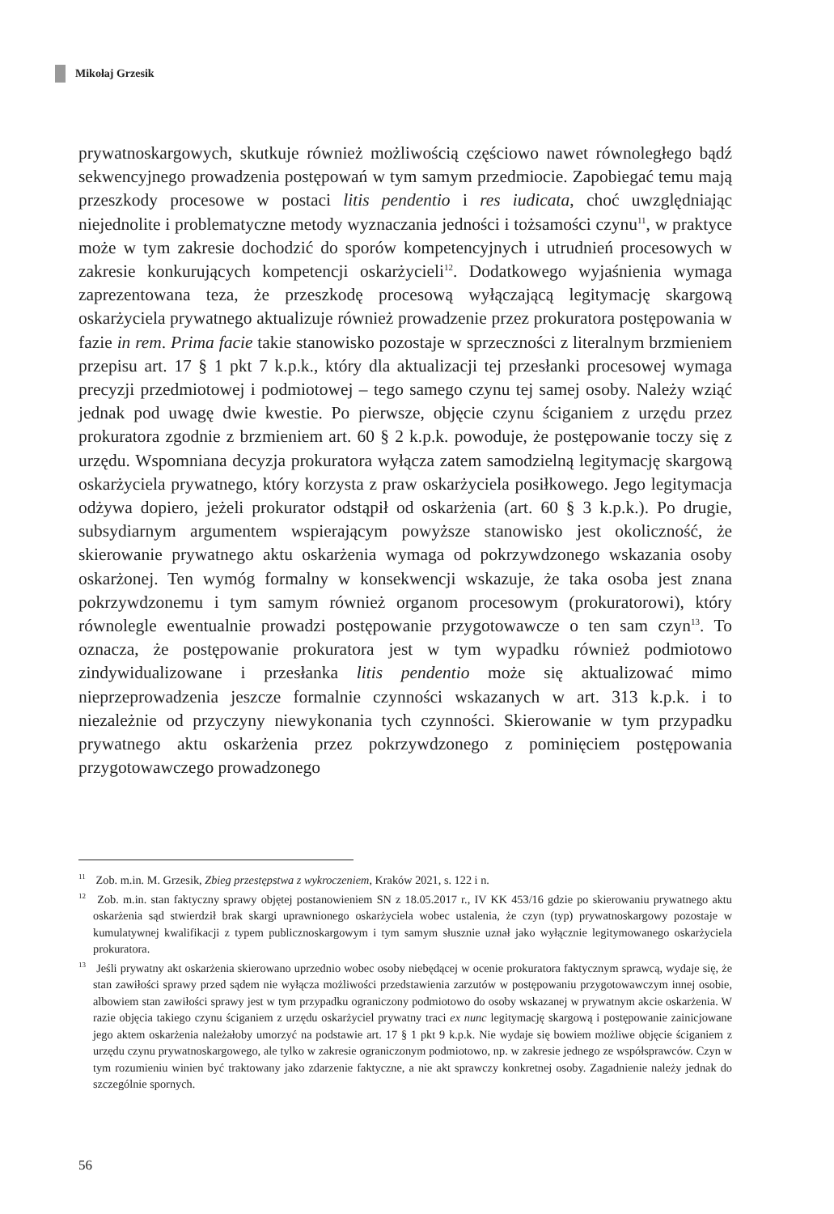Mikołaj Grzesik
prywatnoskargowych, skutkuje również możliwością częściowo nawet równoległego bądź sekwencyjnego prowadzenia postępowań w tym samym przedmiocie. Zapobiegać temu mają przeszkody procesowe w postaci litis pendentio i res iudicata, choć uwzględniając niejednolite i problematyczne metody wyznaczania jedności i tożsamości czynu<sup>11</sup>, w praktyce może w tym zakresie dochodzić do sporów kompetencyjnych i utrudnień procesowych w zakresie konkurujących kompetencji oskarżycieli<sup>12</sup>. Dodatkowego wyjaśnienia wymaga zaprezentowana teza, że przeszkodę procesową wyłączającą legitymację skargową oskarżyciela prywatnego aktualizuje również prowadzenie przez prokuratora postępowania w fazie in rem. Prima facie takie stanowisko pozostaje w sprzeczności z literalnym brzmieniem przepisu art. 17 § 1 pkt 7 k.p.k., który dla aktualizacji tej przesłanki procesowej wymaga precyzji przedmiotowej i podmiotowej – tego samego czynu tej samej osoby. Należy wziąć jednak pod uwagę dwie kwestie. Po pierwsze, objęcie czynu ściganiem z urzędu przez prokuratora zgodnie z brzmieniem art. 60 § 2 k.p.k. powoduje, że postępowanie toczy się z urzędu. Wspomniana decyzja prokuratora wyłącza zatem samodzielną legitymację skargową oskarżyciela prywatnego, który korzysta z praw oskarżyciela posiłkowego. Jego legitymacja odżywa dopiero, jeżeli prokurator odstąpił od oskarżenia (art. 60 § 3 k.p.k.). Po drugie, subsydiarnym argumentem wspierającym powyższe stanowisko jest okoliczność, że skierowanie prywatnego aktu oskarżenia wymaga od pokrzywdzonego wskazania osoby oskarżonej. Ten wymóg formalny w konsekwencji wskazuje, że taka osoba jest znana pokrzywdzonemu i tym samym również organom procesowym (prokuratorowi), który równolegle ewentualnie prowadzi postępowanie przygotowawcze o ten sam czyn<sup>13</sup>. To oznacza, że postępowanie prokuratora jest w tym wypadku również podmiotowo zindywidualizowane i przesłanka litis pendentio może się aktualizować mimo nieprzeprowadzenia jeszcze formalnie czynności wskazanych w art. 313 k.p.k. i to niezależnie od przyczyny niewykonania tych czynności. Skierowanie w tym przypadku prywatnego aktu oskarżenia przez pokrzywdzonego z pominięciem postępowania przygotowawczego prowadzonego
<sup>11</sup> Zob. m.in. M. Grzesik, Zbieg przestępstwa z wykroczeniem, Kraków 2021, s. 122 i n.
<sup>12</sup> Zob. m.in. stan faktyczny sprawy objętej postanowieniem SN z 18.05.2017 r., IV KK 453/16 gdzie po skierowaniu prywatnego aktu oskarżenia sąd stwierdził brak skargi uprawnionego oskarżyciela wobec ustalenia, że czyn (typ) prywatnoskargowy pozostaje w kumulatywnej kwalifikacji z typem publicznoskargowym i tym samym słusznie uznał jako wyłącznie legitymowanego oskarżyciela prokuratora.
<sup>13</sup> Jeśli prywatny akt oskarżenia skierowano uprzednio wobec osoby niebędącej w ocenie prokuratora faktycznym sprawcą, wydaje się, że stan zawiłości sprawy przed sądem nie wyłącza możliwości przedstawienia zarzutów w postępowaniu przygotowawczym innej osobie, albowiem stan zawiłości sprawy jest w tym przypadku ograniczony podmiotowo do osoby wskazanej w prywatnym akcie oskarżenia. W razie objęcia takiego czynu ściganiem z urzędu oskarżyciel prywatny traci ex nunc legitymację skargową i postępowanie zainicjowane jego aktem oskarżenia należałoby umorzyć na podstawie art. 17 § 1 pkt 9 k.p.k. Nie wydaje się bowiem możliwe objęcie ściganiem z urzędu czynu prywatnoskargowego, ale tylko w zakresie ograniczonym podmiotowo, np. w zakresie jednego ze współsprawców. Czyn w tym rozumieniu winien być traktowany jako zdarzenie faktyczne, a nie akt sprawczy konkretnej osoby. Zagadnienie należy jednak do szczególnie spornych.
56